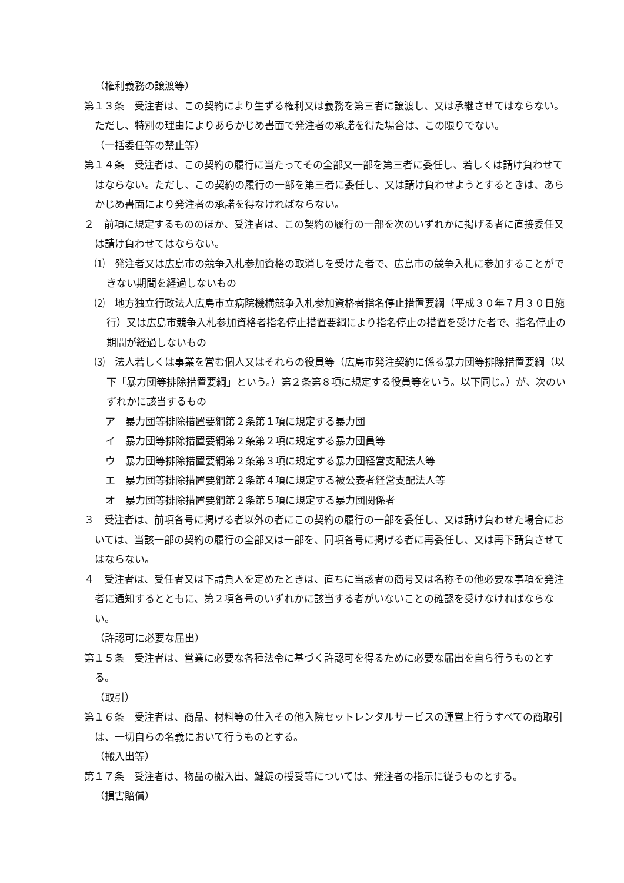（権利義務の譲渡等）
第１３条　受注者は、この契約により生ずる権利又は義務を第三者に譲渡し、又は承継させてはならない。ただし、特別の理由によりあらかじめ書面で発注者の承諾を得た場合は、この限りでない。
（一括委任等の禁止等）
第１４条　受注者は、この契約の履行に当たってその全部又一部を第三者に委任し、若しくは請け負わせてはならない。ただし、この契約の履行の一部を第三者に委任し、又は請け負わせようとするときは、あらかじめ書面により発注者の承諾を得なければならない。
２　前項に規定するもののほか、受注者は、この契約の履行の一部を次のいずれかに掲げる者に直接委任又は請け負わせてはならない。
⑴　発注者又は広島市の競争入札参加資格の取消しを受けた者で、広島市の競争入札に参加することができない期間を経過しないもの
⑵　地方独立行政法人広島市立病院機構競争入札参加資格者指名停止措置要綱（平成３０年７月３０日施行）又は広島市競争入札参加資格者指名停止措置要綱により指名停止の措置を受けた者で、指名停止の期間が経過しないもの
⑶　法人若しくは事業を営む個人又はそれらの役員等（広島市発注契約に係る暴力団等排除措置要綱（以下「暴力団等排除措置要綱」という。）第２条第８項に規定する役員等をいう。以下同じ。）が、次のいずれかに該当するもの
ア　暴力団等排除措置要綱第２条第１項に規定する暴力団
イ　暴力団等排除措置要綱第２条第２項に規定する暴力団員等
ウ　暴力団等排除措置要綱第２条第３項に規定する暴力団経営支配法人等
エ　暴力団等排除措置要綱第２条第４項に規定する被公表者経営支配法人等
オ　暴力団等排除措置要綱第２条第５項に規定する暴力団関係者
３　受注者は、前項各号に掲げる者以外の者にこの契約の履行の一部を委任し、又は請け負わせた場合においては、当該一部の契約の履行の全部又は一部を、同項各号に掲げる者に再委任し、又は再下請負させてはならない。
４　受注者は、受任者又は下請負人を定めたときは、直ちに当該者の商号又は名称その他必要な事項を発注者に通知するとともに、第２項各号のいずれかに該当する者がいないことの確認を受けなければならない。
（許認可に必要な届出）
第１５条　受注者は、営業に必要な各種法令に基づく許認可を得るために必要な届出を自ら行うものとする。
（取引）
第１６条　受注者は、商品、材料等の仕入その他入院セットレンタルサービスの運営上行うすべての商取引は、一切自らの名義において行うものとする。
（搬入出等）
第１７条　受注者は、物品の搬入出、鍵錠の授受等については、発注者の指示に従うものとする。
（損害賠償）